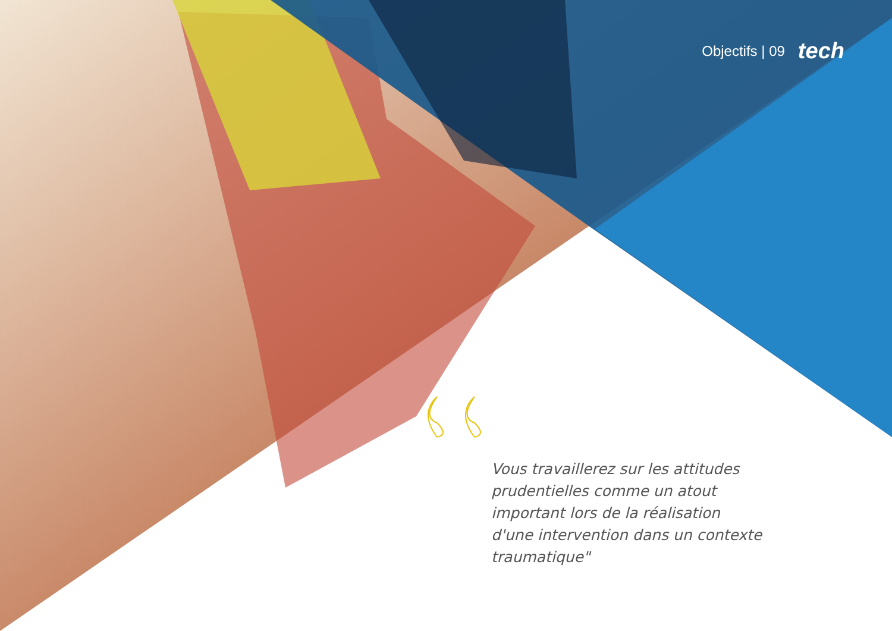Objectifs | 09 tech
Vous travaillerez sur les attitudes prudentielles comme un atout important lors de la réalisation d'une intervention dans un contexte traumatique"